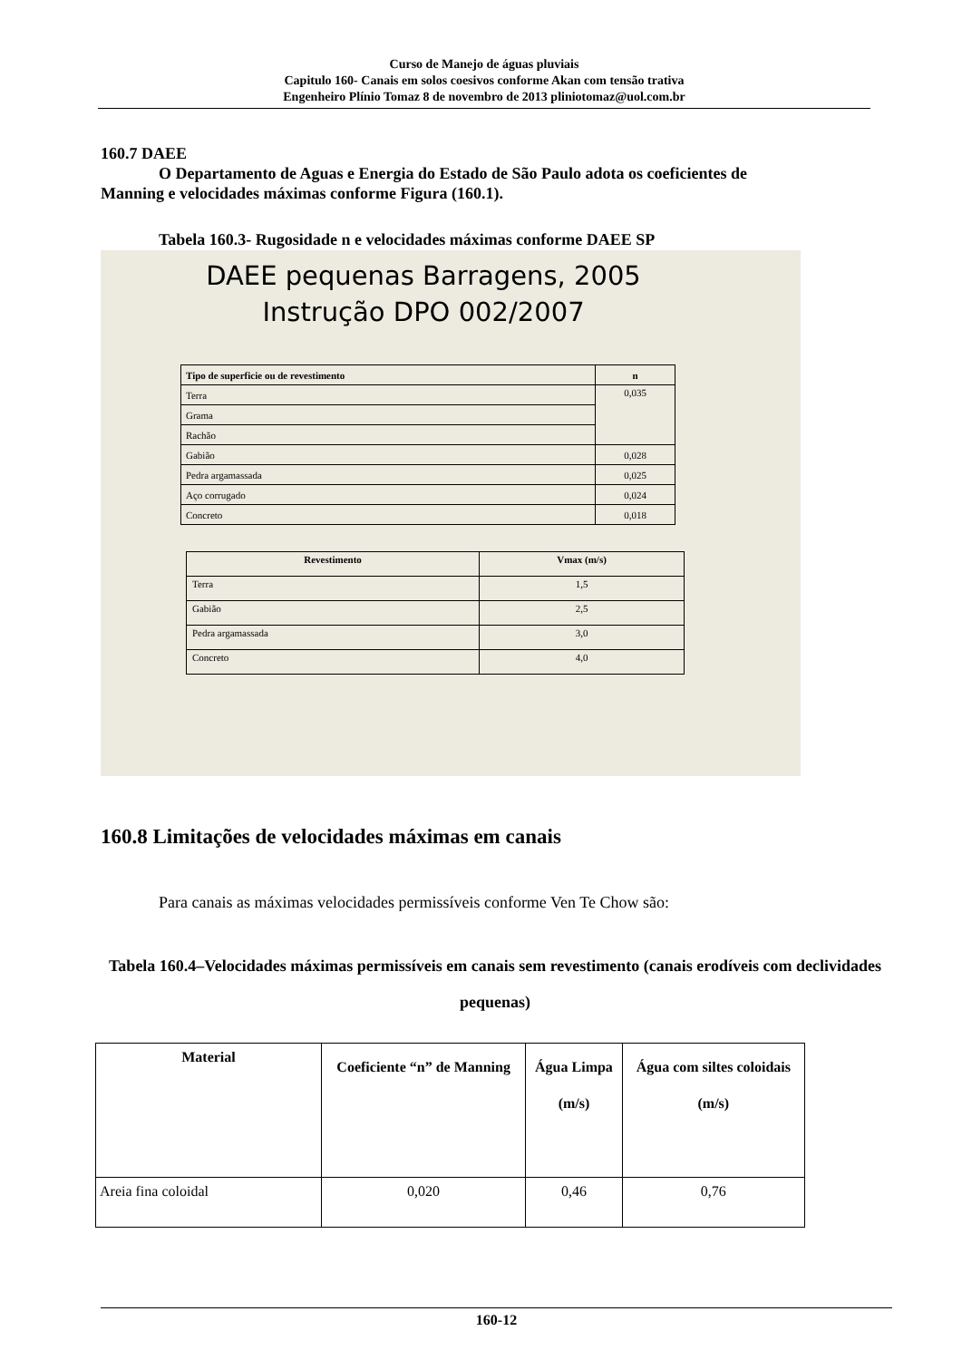Curso de Manejo de águas pluviais
Capitulo 160- Canais em solos coesivos conforme Akan com tensão trativa
Engenheiro Plínio Tomaz 8 de novembro de 2013 pliniotomaz@uol.com.br
160.7 DAEE
O Departamento de Aguas e Energia do Estado de São Paulo adota os coeficientes de
Manning e velocidades máximas conforme Figura (160.1).
Tabela 160.3- Rugosidade n e velocidades máximas conforme DAEE SP
DAEE pequenas Barragens, 2005
Instrução DPO 002/2007
| Tipo de superficie ou de revestimento | n |
| --- | --- |
| Terra | 0,035 |
| Grama | |
| Rachão | |
| Gabião | 0,028 |
| Pedra argamassada | 0,025 |
| Aço corrugado | 0,024 |
| Concreto | 0,018 |
| Revestimento | Vmax (m/s) |
| --- | --- |
| Terra | 1,5 |
| Gabião | 2,5 |
| Pedra argamassada | 3,0 |
| Concreto | 4,0 |
160.8 Limitações de velocidades máximas em canais
Para canais as máximas velocidades permissíveis conforme Ven Te Chow são:
Tabela 160.4–Velocidades máximas permissíveis em canais sem revestimento (canais erodíveis com declividades pequenas)
| Material | Coeficiente “n” de Manning | Água Limpa (m/s) | Água com siltes coloidais (m/s) |
| --- | --- | --- | --- |
| Areia fina coloidal | 0,020 | 0,46 | 0,76 |
160-12